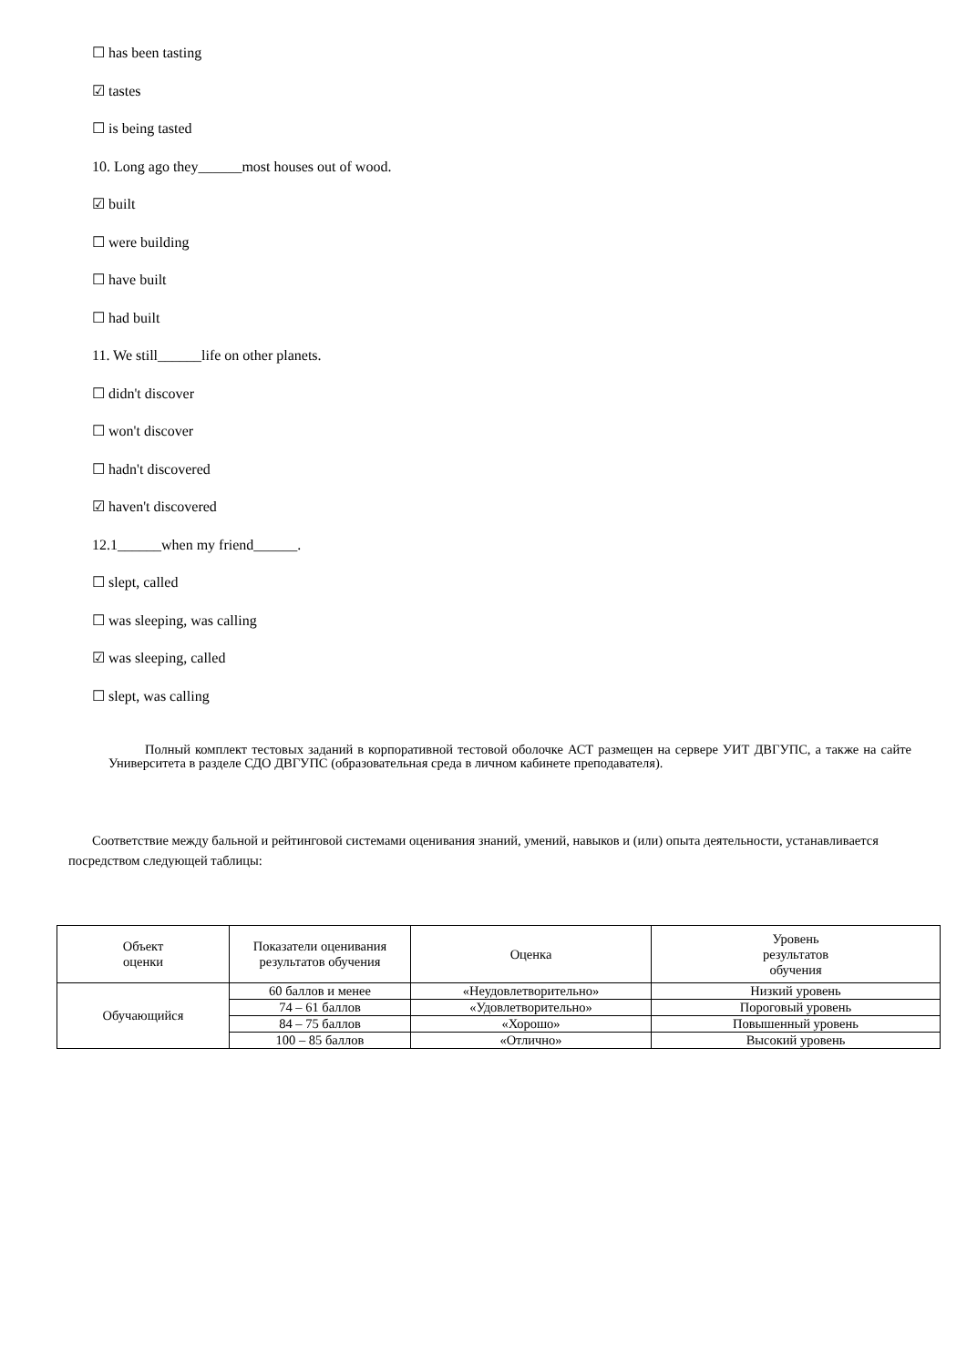☐ has been tasting
☑ tastes
☐ is being tasted
10. Long ago they______most houses out of wood.
☑ built
☐ were building
☐ have built
☐ had built
11. We still______life on other planets.
☐ didn't discover
☐ won't discover
☐ hadn't discovered
☑ haven't discovered
12.1______when my friend______.
☐ slept, called
☐ was sleeping, was calling
☑ was sleeping, called
☐ slept, was calling
Полный комплект тестовых заданий в корпоративной тестовой оболочке АСТ размещен на сервере УИТ ДВГУПС, а также на сайте Университета в разделе СДО ДВГУПС (образовательная среда в личном кабинете преподавателя).
Соответствие между бальной и рейтинговой системами оценивания знаний, умений, навыков и (или) опыта деятельности, устанавливается посредством следующей таблицы:
| Объект оценки | Показатели оценивания результатов обучения | Оценка | Уровень результатов обучения |
| Обучающийся | 60 баллов и менее | «Неудовлетворительно» | Низкий уровень |
| | 74 – 61 баллов | «Удовлетворительно» | Пороговый уровень |
| | 84 – 75 баллов | «Хорошо» | Повышенный уровень |
| | 100 – 85 баллов | «Отлично» | Высокий уровень |